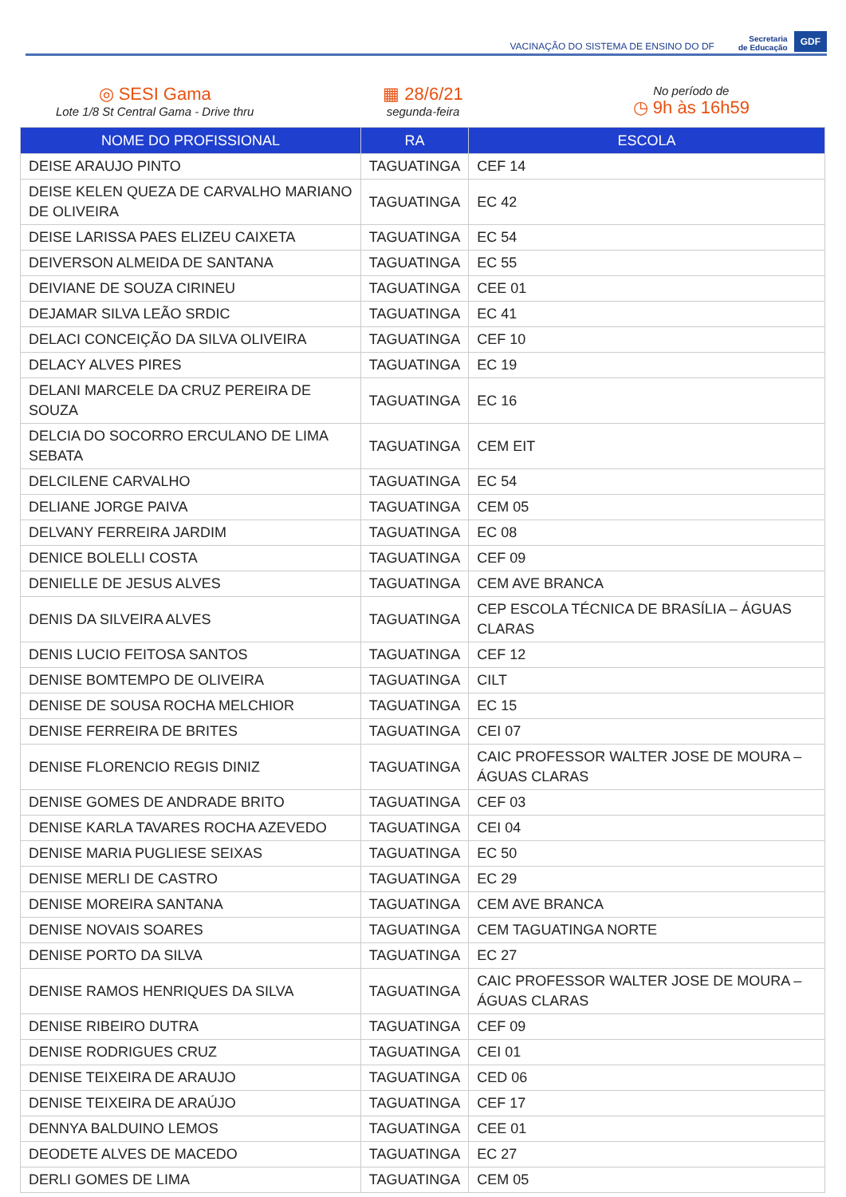VACINAÇÃO DO SISTEMA DE ENSINO DO DF
Secretaria
de Educação
GDF
◎ SESI Gama
Lote 1/8 St Central Gama - Drive thru
▦ 28/6/21
segunda-feira
No período de
◷ 9h às 16h59
| NOME DO PROFISSIONAL | RA | ESCOLA |
| --- | --- | --- |
| DEISE ARAUJO PINTO | TAGUATINGA | CEF 14 |
| DEISE KELEN QUEZA DE CARVALHO MARIANO DE OLIVEIRA | TAGUATINGA | EC 42 |
| DEISE LARISSA PAES ELIZEU CAIXETA | TAGUATINGA | EC 54 |
| DEIVERSON ALMEIDA DE SANTANA | TAGUATINGA | EC 55 |
| DEIVIANE DE SOUZA CIRINEU | TAGUATINGA | CEE 01 |
| DEJAMAR SILVA LEÃO SRDIC | TAGUATINGA | EC 41 |
| DELACI CONCEIÇÃO DA SILVA OLIVEIRA | TAGUATINGA | CEF 10 |
| DELACY ALVES PIRES | TAGUATINGA | EC 19 |
| DELANI MARCELE DA CRUZ PEREIRA DE SOUZA | TAGUATINGA | EC 16 |
| DELCIA DO SOCORRO ERCULANO DE LIMA SEBATA | TAGUATINGA | CEM EIT |
| DELCILENE CARVALHO | TAGUATINGA | EC 54 |
| DELIANE JORGE PAIVA | TAGUATINGA | CEM 05 |
| DELVANY FERREIRA JARDIM | TAGUATINGA | EC 08 |
| DENICE BOLELLI COSTA | TAGUATINGA | CEF 09 |
| DENIELLE DE JESUS ALVES | TAGUATINGA | CEM AVE BRANCA |
| DENIS DA SILVEIRA ALVES | TAGUATINGA | CEP ESCOLA TÉCNICA DE BRASÍLIA – ÁGUAS CLARAS |
| DENIS LUCIO FEITOSA SANTOS | TAGUATINGA | CEF 12 |
| DENISE BOMTEMPO DE OLIVEIRA | TAGUATINGA | CILT |
| DENISE DE SOUSA ROCHA MELCHIOR | TAGUATINGA | EC 15 |
| DENISE FERREIRA DE BRITES | TAGUATINGA | CEI 07 |
| DENISE FLORENCIO REGIS DINIZ | TAGUATINGA | CAIC PROFESSOR WALTER JOSE DE MOURA – ÁGUAS CLARAS |
| DENISE GOMES DE ANDRADE BRITO | TAGUATINGA | CEF 03 |
| DENISE KARLA TAVARES ROCHA AZEVEDO | TAGUATINGA | CEI 04 |
| DENISE MARIA PUGLIESE SEIXAS | TAGUATINGA | EC 50 |
| DENISE MERLI DE CASTRO | TAGUATINGA | EC 29 |
| DENISE MOREIRA SANTANA | TAGUATINGA | CEM AVE BRANCA |
| DENISE NOVAIS SOARES | TAGUATINGA | CEM TAGUATINGA NORTE |
| DENISE PORTO DA SILVA | TAGUATINGA | EC 27 |
| DENISE RAMOS HENRIQUES DA SILVA | TAGUATINGA | CAIC PROFESSOR WALTER JOSE DE MOURA – ÁGUAS CLARAS |
| DENISE RIBEIRO DUTRA | TAGUATINGA | CEF 09 |
| DENISE RODRIGUES CRUZ | TAGUATINGA | CEI 01 |
| DENISE TEIXEIRA DE ARAUJO | TAGUATINGA | CED 06 |
| DENISE TEIXEIRA DE ARAÚJO | TAGUATINGA | CEF 17 |
| DENNYA BALDUINO LEMOS | TAGUATINGA | CEE 01 |
| DEODETE ALVES DE MACEDO | TAGUATINGA | EC 27 |
| DERLI GOMES DE LIMA | TAGUATINGA | CEM 05 |